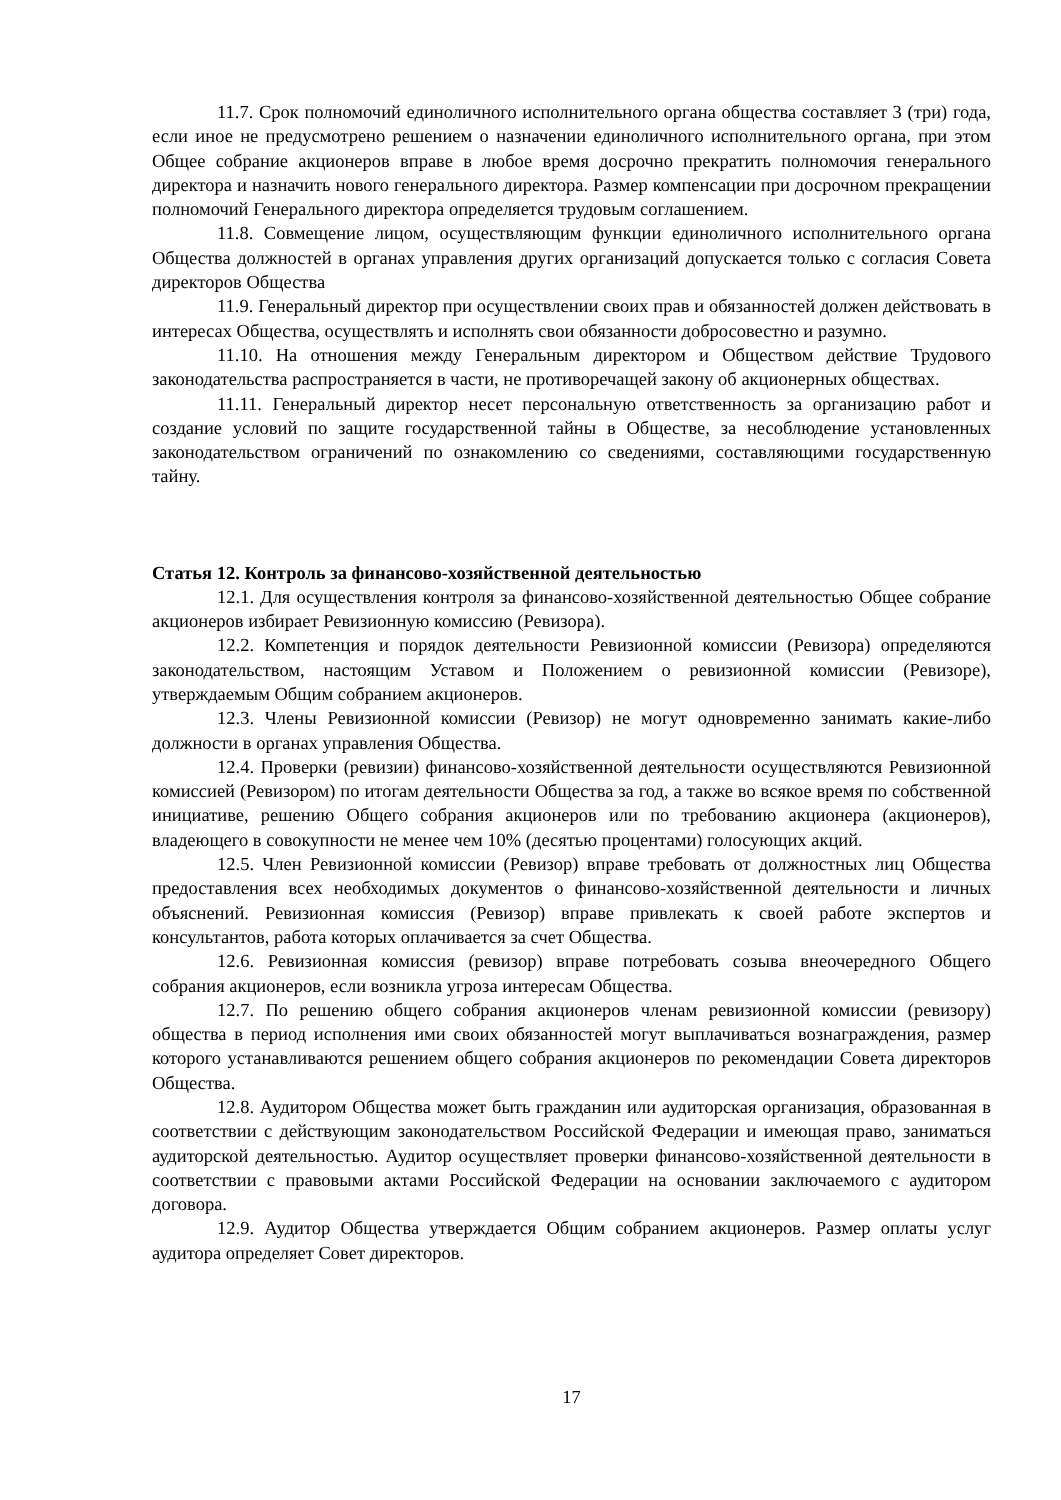11.7. Срок полномочий единоличного исполнительного органа общества составляет 3 (три) года, если иное не предусмотрено решением о назначении единоличного исполнительного органа, при этом Общее собрание акционеров вправе в любое время досрочно прекратить полномочия генерального директора и назначить нового генерального директора. Размер компенсации при досрочном прекращении полномочий Генерального директора определяется трудовым соглашением.
11.8. Совмещение лицом, осуществляющим функции единоличного исполнительного органа Общества должностей в органах управления других организаций допускается только с согласия Совета директоров Общества
11.9. Генеральный директор при осуществлении своих прав и обязанностей должен действовать в интересах Общества, осуществлять и исполнять свои обязанности добросовестно и разумно.
11.10. На отношения между Генеральным директором и Обществом действие Трудового законодательства распространяется в части, не противоречащей закону об акционерных обществах.
11.11. Генеральный директор несет персональную ответственность за организацию работ и создание условий по защите государственной тайны в Обществе, за несоблюдение установленных законодательством ограничений по ознакомлению со сведениями, составляющими государственную тайну.
Статья 12. Контроль за финансово-хозяйственной деятельностью
12.1. Для осуществления контроля за финансово-хозяйственной деятельностью Общее собрание акционеров избирает Ревизионную комиссию (Ревизора).
12.2. Компетенция и порядок деятельности Ревизионной комиссии (Ревизора) определяются законодательством, настоящим Уставом и Положением о ревизионной комиссии (Ревизоре), утверждаемым Общим собранием акционеров.
12.3. Члены Ревизионной комиссии (Ревизор) не могут одновременно занимать какие-либо должности в органах управления Общества.
12.4. Проверки (ревизии) финансово-хозяйственной деятельности осуществляются Ревизионной комиссией (Ревизором) по итогам деятельности Общества за год, а также во всякое время по собственной инициативе, решению Общего собрания акционеров или по требованию акционера (акционеров), владеющего в совокупности не менее чем 10% (десятью процентами) голосующих акций.
12.5. Член Ревизионной комиссии (Ревизор) вправе требовать от должностных лиц Общества предоставления всех необходимых документов о финансово-хозяйственной деятельности и личных объяснений. Ревизионная комиссия (Ревизор) вправе привлекать к своей работе экспертов и консультантов, работа которых оплачивается за счет Общества.
12.6. Ревизионная комиссия (ревизор) вправе потребовать созыва внеочередного Общего собрания акционеров, если возникла угроза интересам Общества.
12.7. По решению общего собрания акционеров членам ревизионной комиссии (ревизору) общества в период исполнения ими своих обязанностей могут выплачиваться вознаграждения, размер которого устанавливаются решением общего собрания акционеров по рекомендации Совета директоров Общества.
12.8. Аудитором Общества может быть гражданин или аудиторская организация, образованная в соответствии с действующим законодательством Российской Федерации и имеющая право, заниматься аудиторской деятельностью. Аудитор осуществляет проверки финансово-хозяйственной деятельности в соответствии с правовыми актами Российской Федерации на основании заключаемого с аудитором договора.
12.9. Аудитор Общества утверждается Общим собранием акционеров. Размер оплаты услуг аудитора определяет Совет директоров.
17